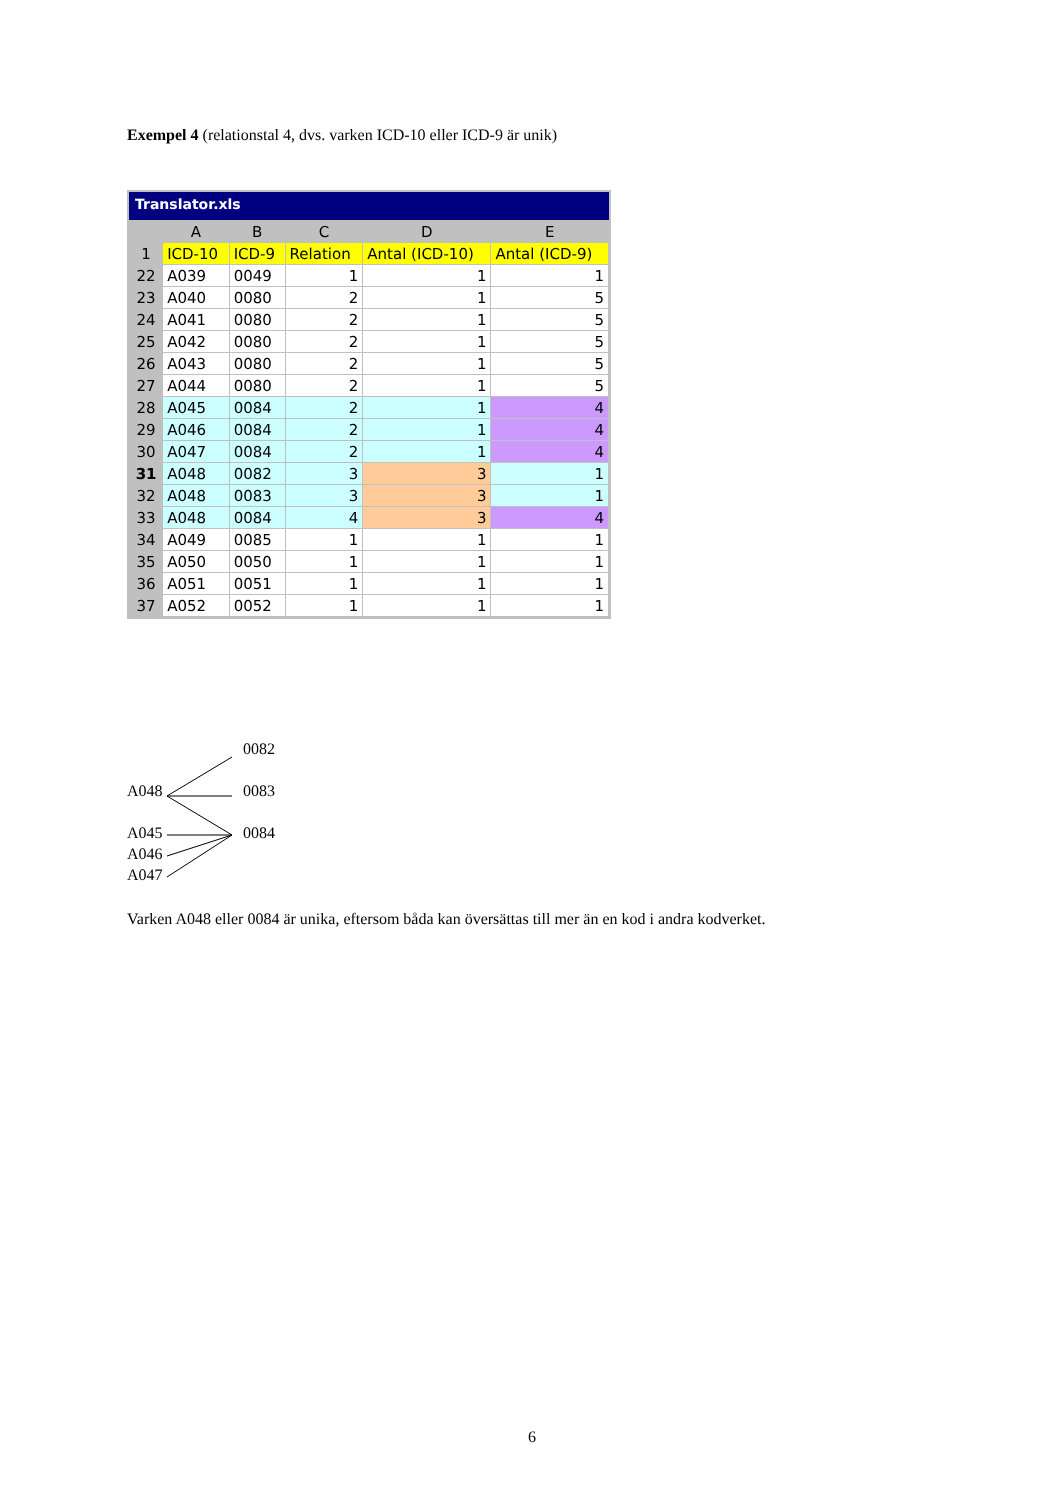Exempel 4 (relationstal 4, dvs. varken ICD-10 eller ICD-9 är unik)
Translator.xls
| | A | B | C | D | E |
| --- | --- | --- | --- | --- | --- |
| 1 | ICD-10 | ICD-9 | Relation | Antal (ICD-10) | Antal (ICD-9) |
| 22 | A039 | 0049 | 1 | 1 | 1 |
| 23 | A040 | 0080 | 2 | 1 | 5 |
| 24 | A041 | 0080 | 2 | 1 | 5 |
| 25 | A042 | 0080 | 2 | 1 | 5 |
| 26 | A043 | 0080 | 2 | 1 | 5 |
| 27 | A044 | 0080 | 2 | 1 | 5 |
| 28 | A045 | 0084 | 2 | 1 | 4 |
| 29 | A046 | 0084 | 2 | 1 | 4 |
| 30 | A047 | 0084 | 2 | 1 | 4 |
| 31 | A048 | 0082 | 3 | 3 | 1 |
| 32 | A048 | 0083 | 3 | 3 | 1 |
| 33 | A048 | 0084 | 4 | 3 | 4 |
| 34 | A049 | 0085 | 1 | 1 | 1 |
| 35 | A050 | 0050 | 1 | 1 | 1 |
| 36 | A051 | 0051 | 1 | 1 | 1 |
| 37 | A052 | 0052 | 1 | 1 | 1 |
0082
A048 0083
A045 0084
A046
A047
Varken A048 eller 0084 är unika, eftersom båda kan översättas till mer än en kod i andra kodverket.
6